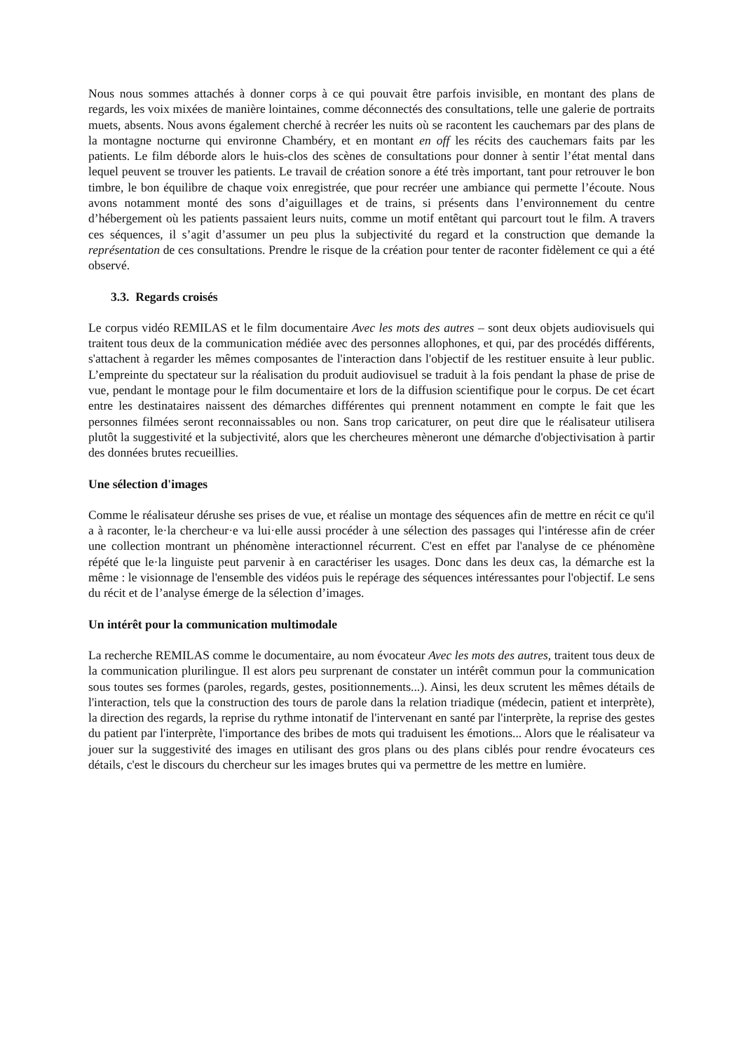Nous nous sommes attachés à donner corps à ce qui pouvait être parfois invisible, en montant des plans de regards, les voix mixées de manière lointaines, comme déconnectés des consultations, telle une galerie de portraits muets, absents. Nous avons également cherché à recréer les nuits où se racontent les cauchemars par des plans de la montagne nocturne qui environne Chambéry, et en montant en off les récits des cauchemars faits par les patients. Le film déborde alors le huis-clos des scènes de consultations pour donner à sentir l’état mental dans lequel peuvent se trouver les patients. Le travail de création sonore a été très important, tant pour retrouver le bon timbre, le bon équilibre de chaque voix enregistrée, que pour recréer une ambiance qui permette l’écoute. Nous avons notamment monté des sons d’aiguillages et de trains, si présents dans l’environnement du centre d’hébergement où les patients passaient leurs nuits, comme un motif entêtant qui parcourt tout le film. A travers ces séquences, il s’agit d’assumer un peu plus la subjectivité du regard et la construction que demande la représentation de ces consultations. Prendre le risque de la création pour tenter de raconter fidèlement ce qui a été observé.
3.3. Regards croisés
Le corpus vidéo REMILAS et le film documentaire Avec les mots des autres – sont deux objets audiovisuels qui traitent tous deux de la communication médiée avec des personnes allophones, et qui, par des procédés différents, s'attachent à regarder les mêmes composantes de l'interaction dans l'objectif de les restituer ensuite à leur public. L’empreinte du spectateur sur la réalisation du produit audiovisuel se traduit à la fois pendant la phase de prise de vue, pendant le montage pour le film documentaire et lors de la diffusion scientifique pour le corpus. De cet écart entre les destinataires naissent des démarches différentes qui prennent notamment en compte le fait que les personnes filmées seront reconnaissables ou non. Sans trop caricaturer, on peut dire que le réalisateur utilisera plutôt la suggestivité et la subjectivité, alors que les chercheures mèneront une démarche d'objectivisation à partir des données brutes recueillies.
Une sélection d'images
Comme le réalisateur dérushe ses prises de vue, et réalise un montage des séquences afin de mettre en récit ce qu'il a à raconter, le·la chercheur·e va lui·elle aussi procéder à une sélection des passages qui l'intéresse afin de créer une collection montrant un phénomène interactionnel récurrent. C'est en effet par l'analyse de ce phénomène répété que le·la linguiste peut parvenir à en caractériser les usages. Donc dans les deux cas, la démarche est la même : le visionnage de l'ensemble des vidéos puis le repérage des séquences intéressantes pour l'objectif. Le sens du récit et de l’analyse émerge de la sélection d’images.
Un intérêt pour la communication multimodale
La recherche REMILAS comme le documentaire, au nom évocateur Avec les mots des autres, traitent tous deux de la communication plurilingue. Il est alors peu surprenant de constater un intérêt commun pour la communication sous toutes ses formes (paroles, regards, gestes, positionnements...). Ainsi, les deux scrutent les mêmes détails de l'interaction, tels que la construction des tours de parole dans la relation triadique (médecin, patient et interprète), la direction des regards, la reprise du rythme intonatif de l'intervenant en santé par l'interprète, la reprise des gestes du patient par l'interprète, l'importance des bribes de mots qui traduisent les émotions... Alors que le réalisateur va jouer sur la suggestivité des images en utilisant des gros plans ou des plans ciblés pour rendre évocateurs ces détails, c'est le discours du chercheur sur les images brutes qui va permettre de les mettre en lumière.